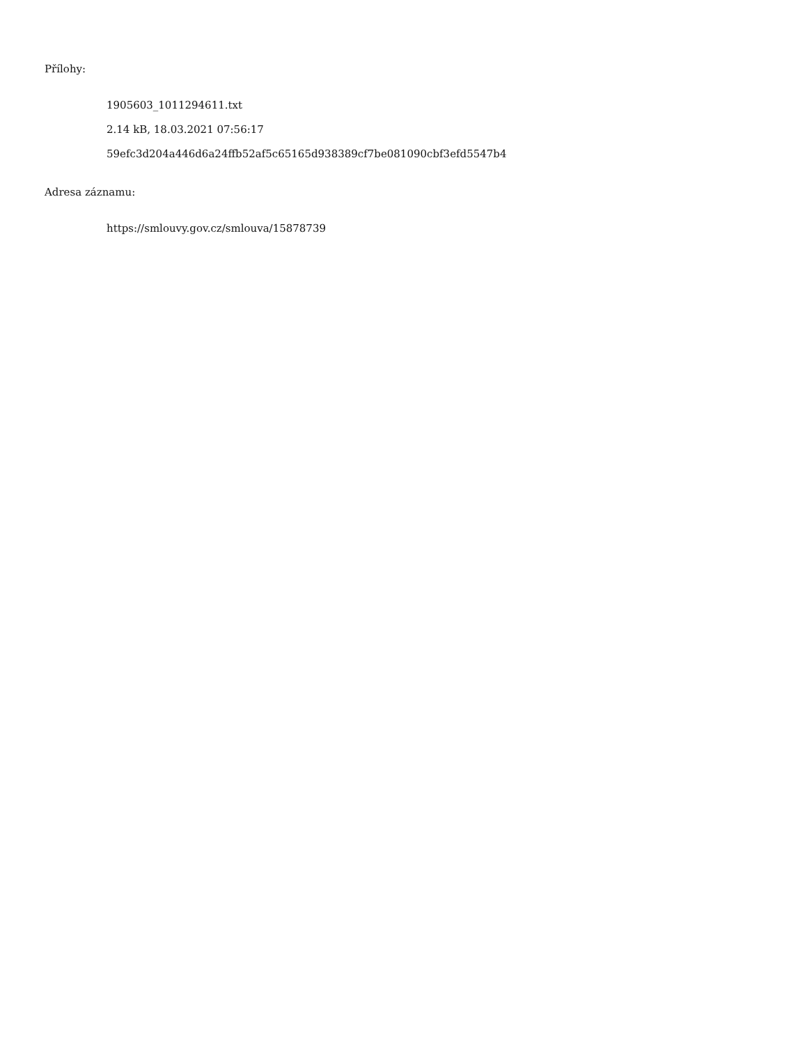Přílohy:
1905603_1011294611.txt
2.14 kB, 18.03.2021 07:56:17
59efc3d204a446d6a24ffb52af5c65165d938389cf7be081090cbf3efd5547b4
Adresa záznamu:
https://smlouvy.gov.cz/smlouva/15878739